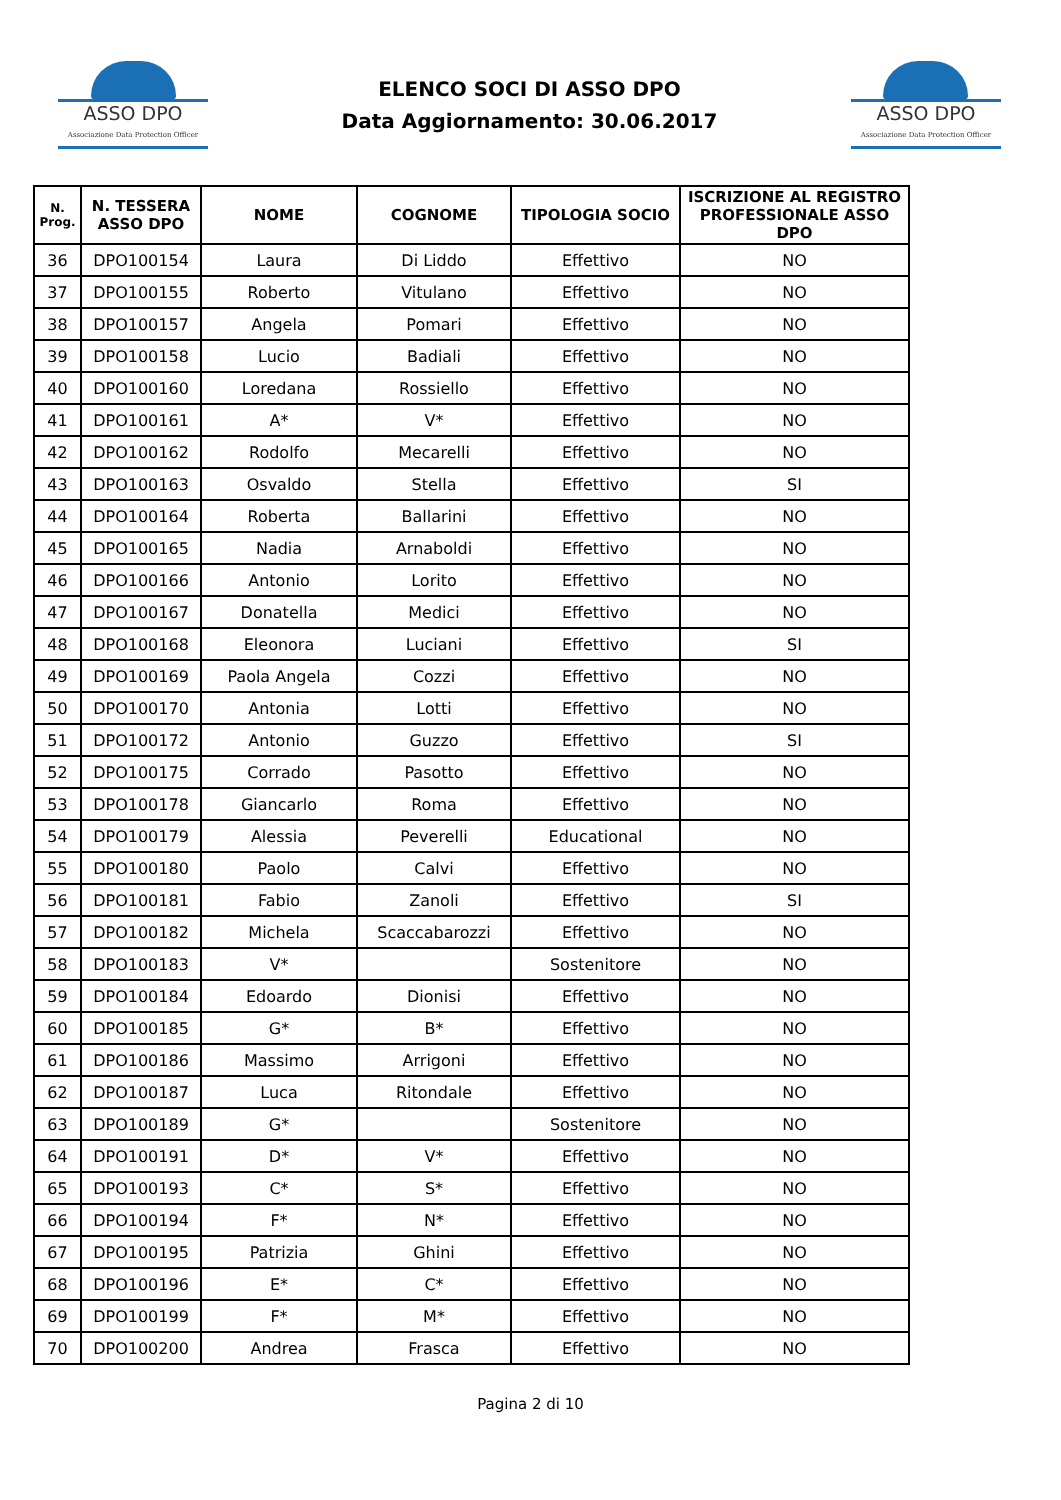ASSO DPO
Associazione Data Protection Officer
ELENCO SOCI DI ASSO DPO
Data Aggiornamento: 30.06.2017
ASSO DPO
Associazione Data Protection Officer
| N. Prog. | N. TESSERA ASSO DPO | NOME | COGNOME | TIPOLOGIA SOCIO | ISCRIZIONE AL REGISTRO PROFESSIONALE ASSO DPO |
| --- | --- | --- | --- | --- | --- |
| 36 | DPO100154 | Laura | Di Liddo | Effettivo | NO |
| 37 | DPO100155 | Roberto | Vitulano | Effettivo | NO |
| 38 | DPO100157 | Angela | Pomari | Effettivo | NO |
| 39 | DPO100158 | Lucio | Badiali | Effettivo | NO |
| 40 | DPO100160 | Loredana | Rossiello | Effettivo | NO |
| 41 | DPO100161 | A* | V* | Effettivo | NO |
| 42 | DPO100162 | Rodolfo | Mecarelli | Effettivo | NO |
| 43 | DPO100163 | Osvaldo | Stella | Effettivo | SI |
| 44 | DPO100164 | Roberta | Ballarini | Effettivo | NO |
| 45 | DPO100165 | Nadia | Arnaboldi | Effettivo | NO |
| 46 | DPO100166 | Antonio | Lorito | Effettivo | NO |
| 47 | DPO100167 | Donatella | Medici | Effettivo | NO |
| 48 | DPO100168 | Eleonora | Luciani | Effettivo | SI |
| 49 | DPO100169 | Paola Angela | Cozzi | Effettivo | NO |
| 50 | DPO100170 | Antonia | Lotti | Effettivo | NO |
| 51 | DPO100172 | Antonio | Guzzo | Effettivo | SI |
| 52 | DPO100175 | Corrado | Pasotto | Effettivo | NO |
| 53 | DPO100178 | Giancarlo | Roma | Effettivo | NO |
| 54 | DPO100179 | Alessia | Peverelli | Educational | NO |
| 55 | DPO100180 | Paolo | Calvi | Effettivo | NO |
| 56 | DPO100181 | Fabio | Zanoli | Effettivo | SI |
| 57 | DPO100182 | Michela | Scaccabarozzi | Effettivo | NO |
| 58 | DPO100183 | V* | | Sostenitore | NO |
| 59 | DPO100184 | Edoardo | Dionisi | Effettivo | NO |
| 60 | DPO100185 | G* | B* | Effettivo | NO |
| 61 | DPO100186 | Massimo | Arrigoni | Effettivo | NO |
| 62 | DPO100187 | Luca | Ritondale | Effettivo | NO |
| 63 | DPO100189 | G* | | Sostenitore | NO |
| 64 | DPO100191 | D* | V* | Effettivo | NO |
| 65 | DPO100193 | C* | S* | Effettivo | NO |
| 66 | DPO100194 | F* | N* | Effettivo | NO |
| 67 | DPO100195 | Patrizia | Ghini | Effettivo | NO |
| 68 | DPO100196 | E* | C* | Effettivo | NO |
| 69 | DPO100199 | F* | M* | Effettivo | NO |
| 70 | DPO100200 | Andrea | Frasca | Effettivo | NO |
Pagina 2 di 10